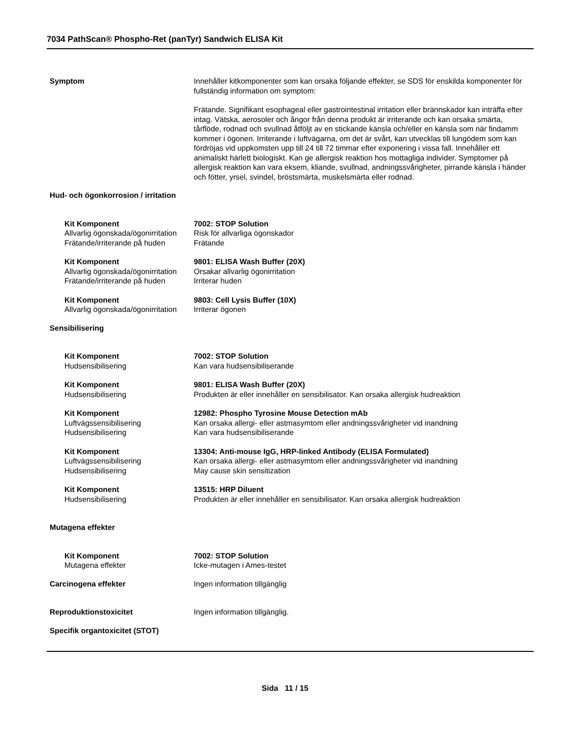7034 PathScan® Phospho-Ret (panTyr) Sandwich ELISA Kit
Symptom Innehåller kitkomponenter som kan orsaka följande effekter, se SDS för enskilda komponenter för fullständig information om symptom:
Frätande. Signifikant esophageal eller gastrointestinal irritation eller brännskador kan inträffa efter intag. Vätska, aerosoler och ångor från denna produkt är irriterande och kan orsaka smärta, tårflöde, rodnad och svullnad åtföljt av en stickande känsla och/eller en känsla som när findamm kommer i ögonen. Irriterande i luftvägarna, om det är svårt, kan utvecklas till lungödem som kan fördröjas vid uppkomsten upp till 24 till 72 timmar efter exponering i vissa fall. Innehåller ett animaliskt härlett biologiskt. Kan ge allergisk reaktion hos mottagliga individer. Symptomer på allergisk reaktion kan vara eksem, kliande, svullnad, andningssvårigheter, pirrande känsla i händer och fötter, yrsel, svindel, bröstsmärta, muskelsmärta eller rodnad.
Hud- och ögonkorrosion / irritation
| Kit Komponent | 7002: STOP Solution |
| Allvarlig ögonskada/ögonirritation | Risk för allvarliga ögonskador |
| Frätande/irriterande på huden | Frätande |
| Kit Komponent | 9801: ELISA Wash Buffer (20X) |
| Allvarlig ögonskada/ögonirritation | Orsakar allvarlig ögonirritation |
| Frätande/irriterande på huden | Irriterar huden |
| Kit Komponent | 9803: Cell Lysis Buffer (10X) |
| Allvarlig ögonskada/ögonirritation | Irriterar ögonen |
Sensibilisering
| Kit Komponent | 7002: STOP Solution |
| Hudsensibilisering | Kan vara hudsensibiliserande |
| Kit Komponent | 9801: ELISA Wash Buffer (20X) |
| Hudsensibilisering | Produkten är eller innehåller en sensibilisator. Kan orsaka allergisk hudreaktion |
| Kit Komponent | 12982: Phospho Tyrosine Mouse Detection mAb |
| Luftvägssensibilisering | Kan orsaka allergi- eller astmasymtom eller andningssvårigheter vid inandning |
| Hudsensibilisering | Kan vara hudsensibiliserande |
| Kit Komponent | 13304: Anti-mouse IgG, HRP-linked Antibody (ELISA Formulated) |
| Luftvägssensibilisering | Kan orsaka allergi- eller astmasymtom eller andningssvårigheter vid inandning |
| Hudsensibilisering | May cause skin sensitization |
| Kit Komponent | 13515: HRP Diluent |
| Hudsensibilisering | Produkten är eller innehåller en sensibilisator. Kan orsaka allergisk hudreaktion |
Mutagena effekter
| Kit Komponent | 7002: STOP Solution |
| Mutagena effekter | Icke-mutagen i Ames-testet |
Carcinogena effekter Ingen information tillgänglig
Reproduktionstoxicitet Ingen information tillgänglig.
Specifik organtoxicitet (STOT)
Sida 11 / 15